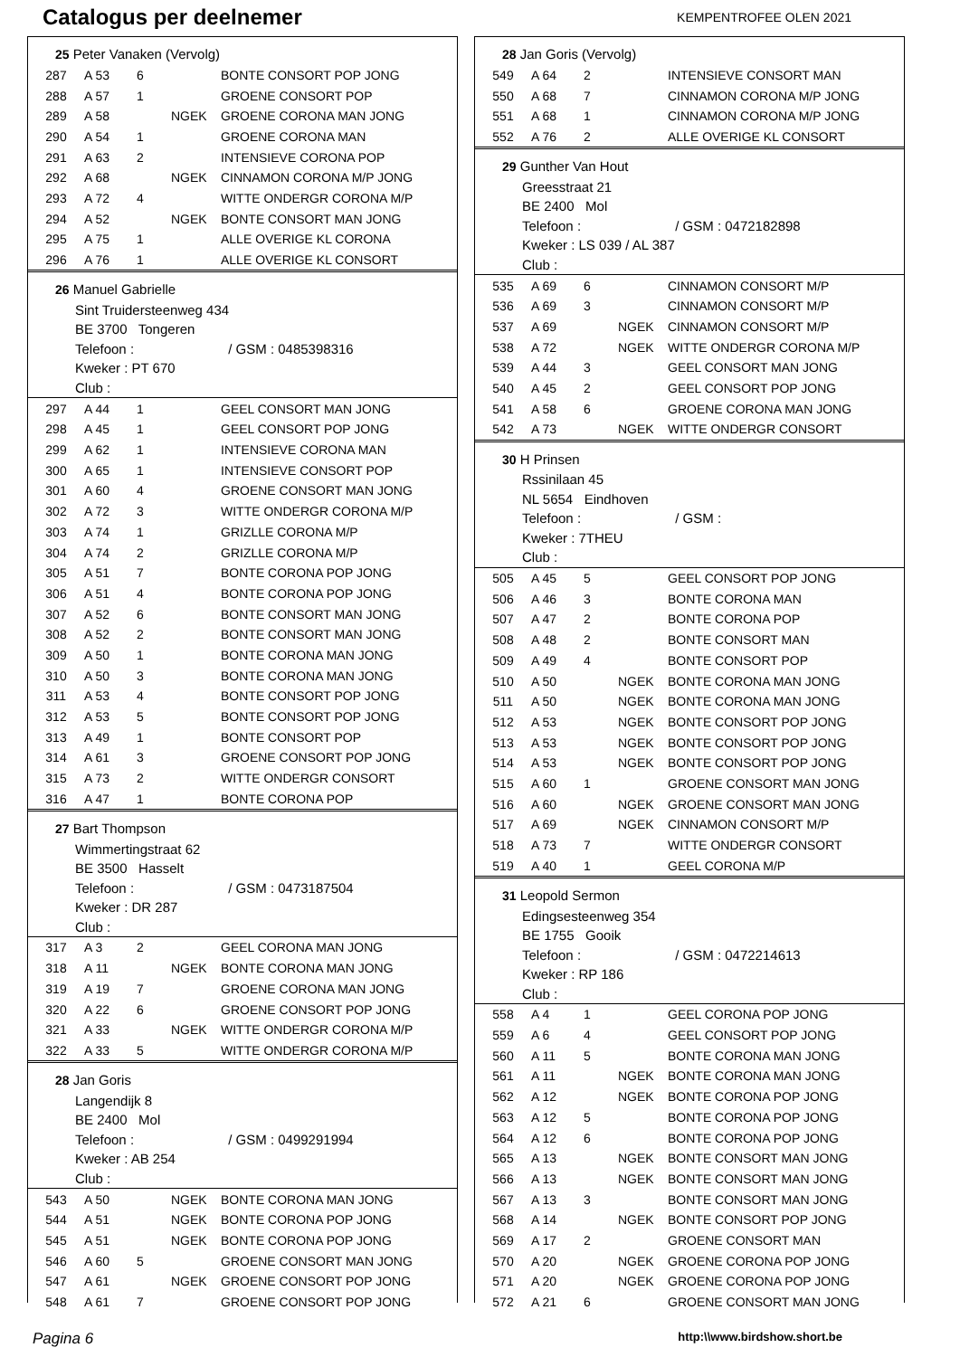Catalogus per deelnemer
KEMPENTROFEE OLEN 2021
25 Peter Vanaken (Vervolg)
| 287 | A 53 | 6 | | BONTE CONSORT POP JONG |
| 288 | A 57 | 1 | | GROENE CONSORT POP |
| 289 | A 58 | | NGEK | GROENE CORONA MAN JONG |
| 290 | A 54 | 1 | | GROENE CORONA MAN |
| 291 | A 63 | 2 | | INTENSIEVE CORONA POP |
| 292 | A 68 | | NGEK | CINNAMON CORONA M/P JONG |
| 293 | A 72 | 4 | | WITTE ONDERGR CORONA M/P |
| 294 | A 52 | | NGEK | BONTE CONSORT MAN JONG |
| 295 | A 75 | 1 | | ALLE OVERIGE KL CORONA |
| 296 | A 76 | 1 | | ALLE OVERIGE KL CONSORT |
26 Manuel Gabrielle
Sint Truidersteenweg 434
BE 3700 Tongeren
Telefoon : / GSM : 0485398316
Kweker : PT 670
Club :
| 297 | A 44 | 1 | | GEEL CONSORT MAN JONG |
| 298 | A 45 | 1 | | GEEL CONSORT POP JONG |
| 299 | A 62 | 1 | | INTENSIEVE CORONA MAN |
| 300 | A 65 | 1 | | INTENSIEVE CONSORT POP |
| 301 | A 60 | 4 | | GROENE CONSORT MAN JONG |
| 302 | A 72 | 3 | | WITTE ONDERGR CORONA M/P |
| 303 | A 74 | 1 | | GRIZLLE CORONA M/P |
| 304 | A 74 | 2 | | GRIZLLE CORONA M/P |
| 305 | A 51 | 7 | | BONTE CORONA POP JONG |
| 306 | A 51 | 4 | | BONTE CORONA POP JONG |
| 307 | A 52 | 6 | | BONTE CONSORT MAN JONG |
| 308 | A 52 | 2 | | BONTE CONSORT MAN JONG |
| 309 | A 50 | 1 | | BONTE CORONA MAN JONG |
| 310 | A 50 | 3 | | BONTE CORONA MAN JONG |
| 311 | A 53 | 4 | | BONTE CONSORT POP JONG |
| 312 | A 53 | 5 | | BONTE CONSORT POP JONG |
| 313 | A 49 | 1 | | BONTE CONSORT POP |
| 314 | A 61 | 3 | | GROENE CONSORT POP JONG |
| 315 | A 73 | 2 | | WITTE ONDERGR CONSORT |
| 316 | A 47 | 1 | | BONTE CORONA POP |
27 Bart Thompson
Wimmertingstraat 62
BE 3500 Hasselt
Telefoon : / GSM : 0473187504
Kweker : DR 287
Club :
| 317 | A 3 | 2 | | GEEL CORONA MAN JONG |
| 318 | A 11 | | NGEK | BONTE CORONA MAN JONG |
| 319 | A 19 | 7 | | GROENE CORONA MAN JONG |
| 320 | A 22 | 6 | | GROENE CONSORT POP JONG |
| 321 | A 33 | | NGEK | WITTE ONDERGR CORONA M/P |
| 322 | A 33 | 5 | | WITTE ONDERGR CORONA M/P |
28 Jan Goris
Langendijk 8
BE 2400 Mol
Telefoon : / GSM : 0499291994
Kweker : AB 254
Club :
| 543 | A 50 | | NGEK | BONTE CORONA MAN JONG |
| 544 | A 51 | | NGEK | BONTE CORONA POP JONG |
| 545 | A 51 | | NGEK | BONTE CORONA POP JONG |
| 546 | A 60 | 5 | | GROENE CONSORT MAN JONG |
| 547 | A 61 | | NGEK | GROENE CONSORT POP JONG |
| 548 | A 61 | 7 | | GROENE CONSORT POP JONG |
28 Jan Goris (Vervolg)
| 549 | A 64 | 2 | | INTENSIEVE CONSORT MAN |
| 550 | A 68 | 7 | | CINNAMON CORONA M/P JONG |
| 551 | A 68 | 1 | | CINNAMON CORONA M/P JONG |
| 552 | A 76 | 2 | | ALLE OVERIGE KL CONSORT |
29 Gunther Van Hout
Greesstraat 21
BE 2400 Mol
Telefoon : / GSM : 0472182898
Kweker : LS 039 / AL 387
Club :
| 535 | A 69 | 6 | | CINNAMON CONSORT M/P |
| 536 | A 69 | 3 | | CINNAMON CONSORT M/P |
| 537 | A 69 | | NGEK | CINNAMON CONSORT M/P |
| 538 | A 72 | | NGEK | WITTE ONDERGR CORONA M/P |
| 539 | A 44 | 3 | | GEEL CONSORT MAN JONG |
| 540 | A 45 | 2 | | GEEL CONSORT POP JONG |
| 541 | A 58 | 6 | | GROENE CORONA MAN JONG |
| 542 | A 73 | | NGEK | WITTE ONDERGR CONSORT |
30 H Prinsen
Rssinilaan 45
NL 5654 Eindhoven
Telefoon : / GSM :
Kweker : 7THEU
Club :
| 505 | A 45 | 5 | | GEEL CONSORT POP JONG |
| 506 | A 46 | 3 | | BONTE CORONA MAN |
| 507 | A 47 | 2 | | BONTE CORONA POP |
| 508 | A 48 | 2 | | BONTE CONSORT MAN |
| 509 | A 49 | 4 | | BONTE CONSORT POP |
| 510 | A 50 | | NGEK | BONTE CORONA MAN JONG |
| 511 | A 50 | | NGEK | BONTE CORONA MAN JONG |
| 512 | A 53 | | NGEK | BONTE CONSORT POP JONG |
| 513 | A 53 | | NGEK | BONTE CONSORT POP JONG |
| 514 | A 53 | | NGEK | BONTE CONSORT POP JONG |
| 515 | A 60 | 1 | | GROENE CONSORT MAN JONG |
| 516 | A 60 | | NGEK | GROENE CONSORT MAN JONG |
| 517 | A 69 | | NGEK | CINNAMON CONSORT M/P |
| 518 | A 73 | 7 | | WITTE ONDERGR CONSORT |
| 519 | A 40 | 1 | | GEEL CORONA M/P |
31 Leopold Sermon
Edingsesteenweg 354
BE 1755 Gooik
Telefoon : / GSM : 0472214613
Kweker : RP 186
Club :
| 558 | A 4 | 1 | | GEEL CORONA POP JONG |
| 559 | A 6 | 4 | | GEEL CONSORT POP JONG |
| 560 | A 11 | 5 | | BONTE CORONA MAN JONG |
| 561 | A 11 | | NGEK | BONTE CORONA MAN JONG |
| 562 | A 12 | | NGEK | BONTE CORONA POP JONG |
| 563 | A 12 | 5 | | BONTE CORONA POP JONG |
| 564 | A 12 | 6 | | BONTE CORONA POP JONG |
| 565 | A 13 | | NGEK | BONTE CONSORT MAN JONG |
| 566 | A 13 | | NGEK | BONTE CONSORT MAN JONG |
| 567 | A 13 | 3 | | BONTE CONSORT MAN JONG |
| 568 | A 14 | | NGEK | BONTE CONSORT POP JONG |
| 569 | A 17 | 2 | | GROENE CONSORT MAN |
| 570 | A 20 | | NGEK | GROENE CORONA POP JONG |
| 571 | A 20 | | NGEK | GROENE CORONA POP JONG |
| 572 | A 21 | 6 | | GROENE CONSORT MAN JONG |
Pagina 6 http:\\www.birdshow.short.be